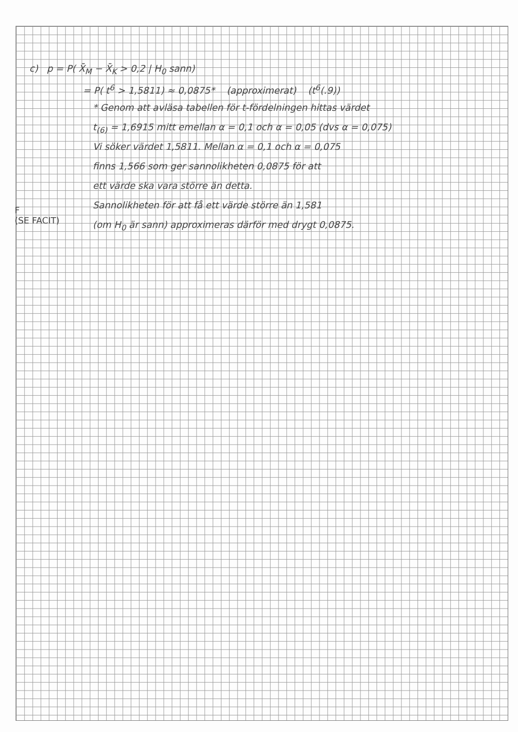c) p = P( X̄<sub>M</sub> − X̄<sub>K</sub> > 0,2 | H<sub>0</sub> sann)
= P( t<sup>6</sup> > 1,5811) ≈ 0,0875* (approximerat) (t<sup>6</sup>(.9))
* Genom att avläsa tabellen för t-fördelningen hittas värdet
t<sub>(6)</sub> = 1,6915 mitt emellan α = 0,1 och α = 0,05 (dvs α = 0,075)
Vi söker värdet 1,5811. Mellan α = 0,1 och α = 0,075
finns 1,566 som ger sannolikheten 0,0875 för att
ett värde ska vara större än detta.
Sannolikheten för att få ett värde större än 1,581
(om H<sub>0</sub> är sann) approximeras därför med drygt 0,0875.
F
(SE FACIT)